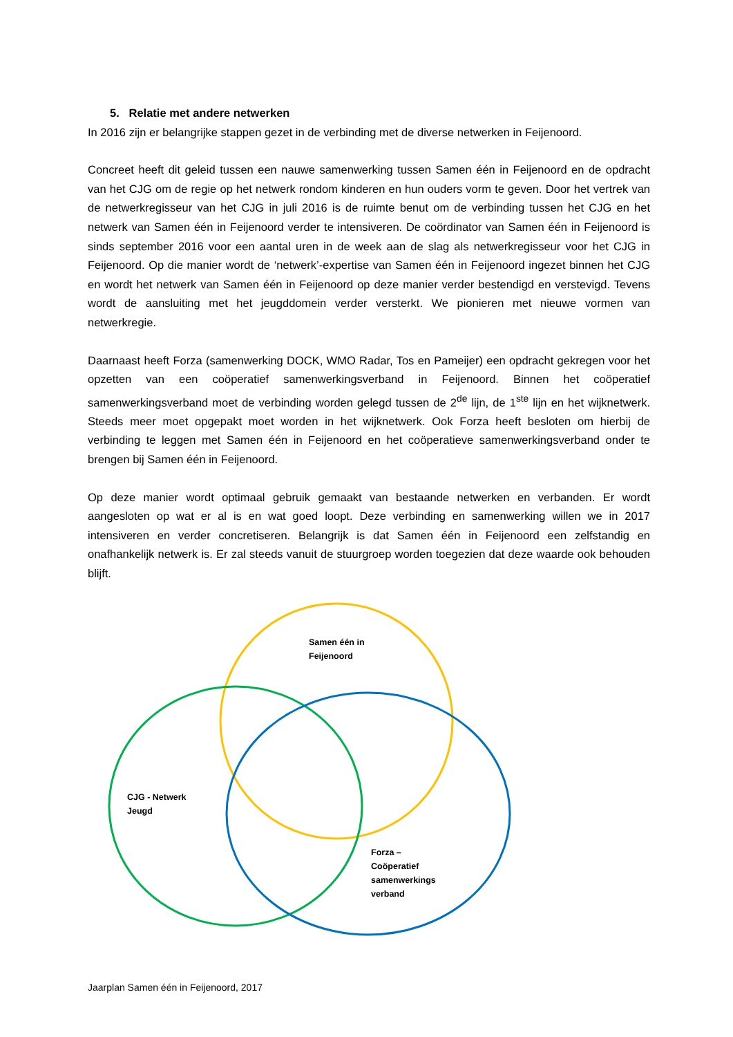5. Relatie met andere netwerken
In 2016 zijn er belangrijke stappen gezet in de verbinding met de diverse netwerken in Feijenoord.
Concreet heeft dit geleid tussen een nauwe samenwerking tussen Samen één in Feijenoord en de opdracht van het CJG om de regie op het netwerk rondom kinderen en hun ouders vorm te geven. Door het vertrek van de netwerkregisseur van het CJG in juli 2016 is de ruimte benut om de verbinding tussen het CJG en het netwerk van Samen één in Feijenoord verder te intensiveren. De coördinator van Samen één in Feijenoord is sinds september 2016 voor een aantal uren in de week aan de slag als netwerkregisseur voor het CJG in Feijenoord. Op die manier wordt de ‘netwerk’-expertise van Samen één in Feijenoord ingezet binnen het CJG en wordt het netwerk van Samen één in Feijenoord op deze manier verder bestendigd en verstevigd. Tevens wordt de aansluiting met het jeugddomein verder versterkt. We pionieren met nieuwe vormen van netwerkregie.
Daarnaast heeft Forza (samenwerking DOCK, WMO Radar, Tos en Pameijer) een opdracht gekregen voor het opzetten van een coöperatief samenwerkingsverband in Feijenoord. Binnen het coöperatief samenwerkingsverband moet de verbinding worden gelegd tussen de 2<sup>de</sup> lijn, de 1<sup>ste</sup> lijn en het wijknetwerk. Steeds meer moet opgepakt moet worden in het wijknetwerk. Ook Forza heeft besloten om hierbij de verbinding te leggen met Samen één in Feijenoord en het coöperatieve samenwerkingsverband onder te brengen bij Samen één in Feijenoord.
Op deze manier wordt optimaal gebruik gemaakt van bestaande netwerken en verbanden. Er wordt aangesloten op wat er al is en wat goed loopt. Deze verbinding en samenwerking willen we in 2017 intensiveren en verder concretiseren. Belangrijk is dat Samen één in Feijenoord een zelfstandig en onafhankelijk netwerk is. Er zal steeds vanuit de stuurgroep worden toegezien dat deze waarde ook behouden blijft.
Samen één in
Feijenoord
CJG - Netwerk
Jeugd
Forza –
Coöperatief
samenwerkings
verband
Jaarplan Samen één in Feijenoord, 2017